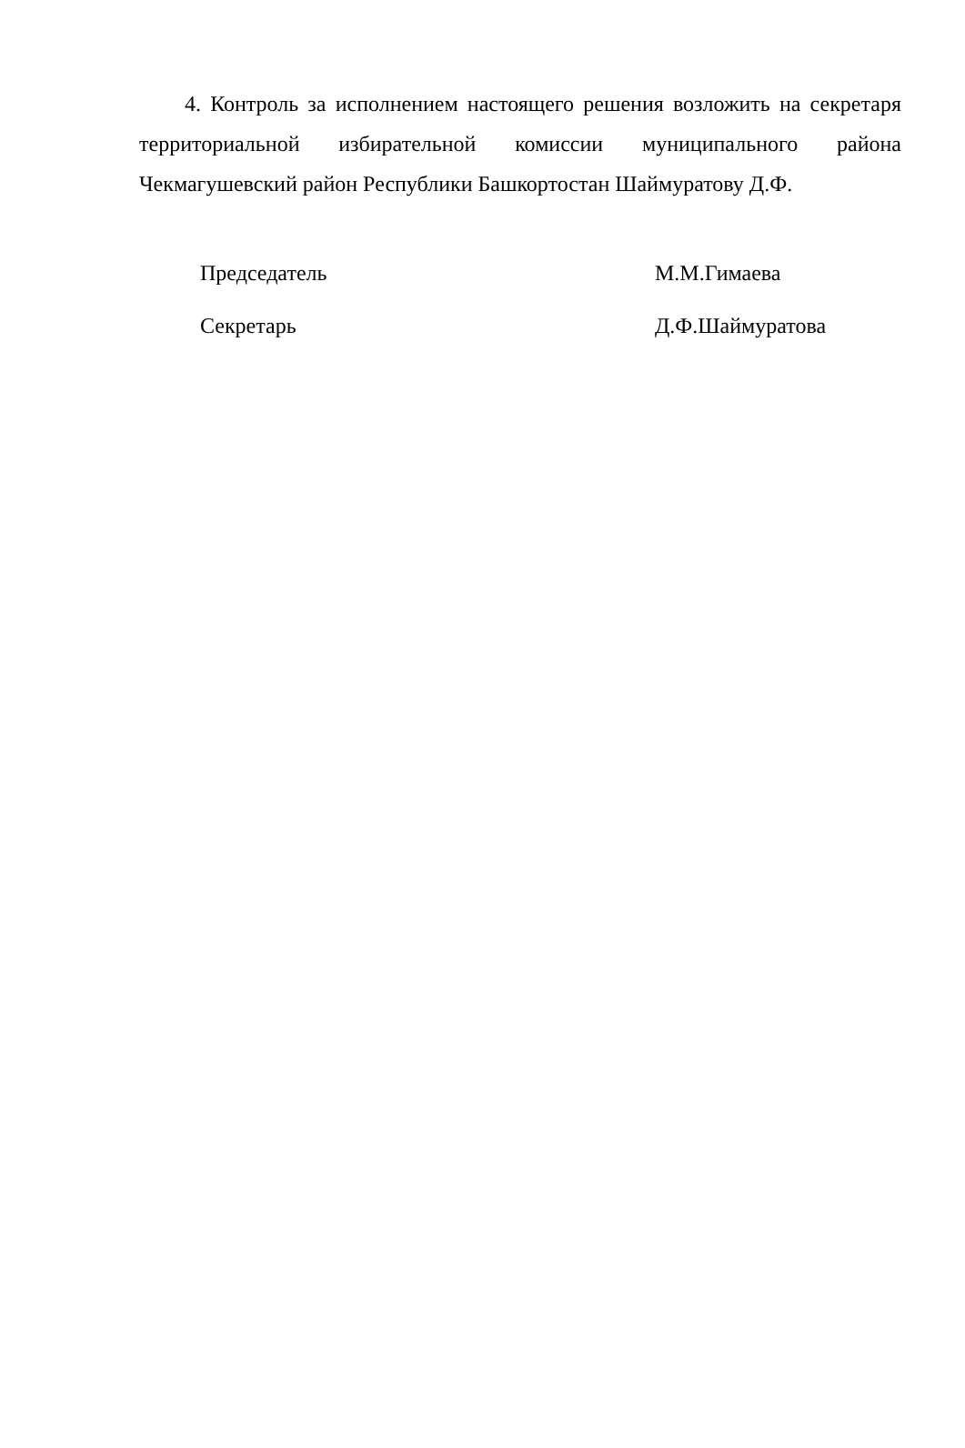4. Контроль за исполнением настоящего решения возложить на секретаря территориальной избирательной комиссии муниципального района Чекмагушевский район Республики Башкортостан Шаймуратову Д.Ф.
Председатель М.М.Гимаева
Секретарь Д.Ф.Шаймуратова